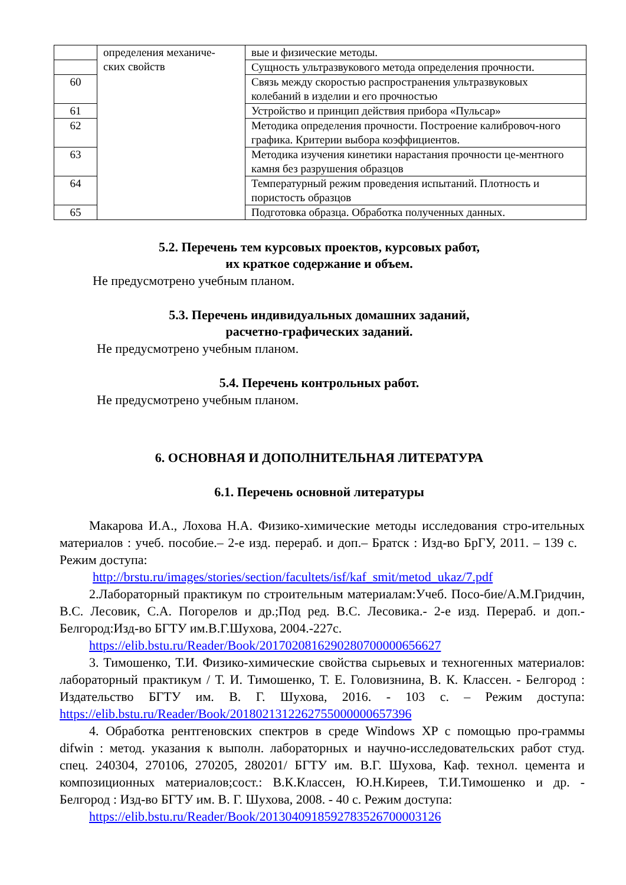| | определения механиче- ских свойств | вые и физические методы. |
| | | Сущность ультразвукового метода определения прочности. |
| 60 | | Связь между скоростью распространения ультразвуковых колебаний в изделии и его прочностью |
| 61 | | Устройство и принцип действия прибора «Пульсар» |
| 62 | | Методика определения прочности. Построение калибровоч-ного графика. Критерии выбора коэффициентов. |
| 63 | | Методика изучения кинетики нарастания прочности це-ментного камня без разрушения образцов |
| 64 | | Температурный режим проведения испытаний. Плотность и пористость образцов |
| 65 | | Подготовка образца. Обработка полученных данных. |
5.2. Перечень тем курсовых проектов, курсовых работ,
их краткое содержание и объем.
Не предусмотрено учебным планом.
5.3. Перечень индивидуальных домашних заданий,
расчетно-графических заданий.
Не предусмотрено учебным планом.
5.4. Перечень контрольных работ.
Не предусмотрено учебным планом.
6. ОСНОВНАЯ И ДОПОЛНИТЕЛЬНАЯ ЛИТЕРАТУРА
6.1. Перечень основной литературы
Макарова И.А., Лохова Н.А. Физико-химические методы исследования стро-ительных материалов : учеб. пособие.– 2-е изд. перераб. и доп.– Братск : Изд-во БрГУ, 2011. – 139 с. Режим доступа:
http://brstu.ru/images/stories/section/facultets/isf/kaf_smit/metod_ukaz/7.pdf
2.Лабораторный практикум по строительным материалам:Учеб. Посо-бие/А.М.Гридчин, В.С. Лесовик, С.А. Погорелов и др.;Под ред. В.С. Лесовика.- 2-е изд. Перераб. и доп.- Белгород:Изд-во БГТУ им.В.Г.Шухова, 2004.-227с.
https://elib.bstu.ru/Reader/Book/2017020816290280700000656627
3. Тимошенко, Т.И. Физико-химические свойства сырьевых и техногенных материалов: лабораторный практикум / Т. И. Тимошенко, Т. Е. Головизнина, В. К. Классен. - Белгород : Издательство БГТУ им. В. Г. Шухова, 2016. - 103 с. – Режим доступа: https://elib.bstu.ru/Reader/Book/2018021312262755000000657396
4. Обработка рентгеновских спектров в среде Windows XP с помощью про-граммы difwin : метод. указания к выполн. лабораторных и научно-исследовательских работ студ. спец. 240304, 270106, 270205, 280201/ БГТУ им. В.Г. Шухова, Каф. технол. цемента и композиционных материалов;сост.: В.К.Классен, Ю.Н.Киреев, Т.И.Тимошенко и др. - Белгород : Изд-во БГТУ им. В. Г. Шухова, 2008. - 40 с. Режим доступа:
https://elib.bstu.ru/Reader/Book/2013040918592783526700003126